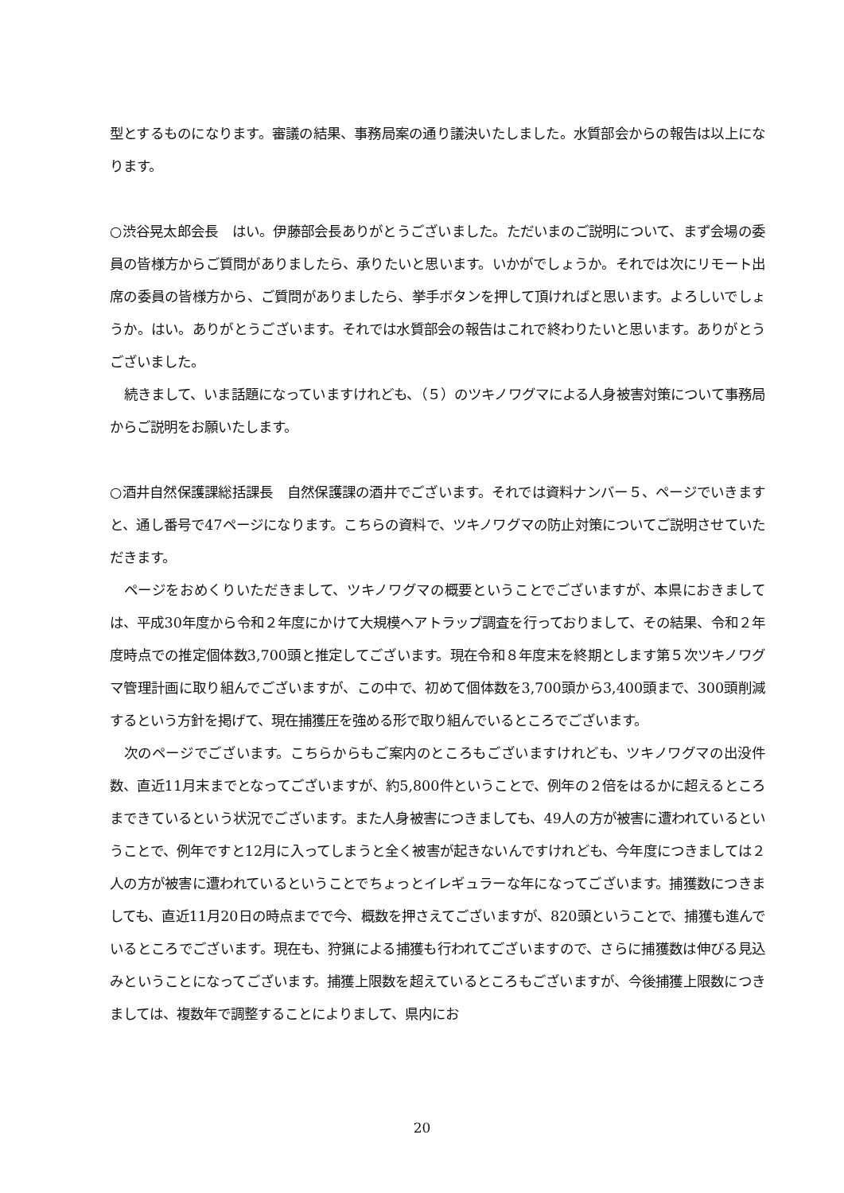型とするものになります。審議の結果、事務局案の通り議決いたしました。水質部会からの報告は以上になります。
○渋谷晃太郎会長　はい。伊藤部会長ありがとうございました。ただいまのご説明について、まず会場の委員の皆様方からご質問がありましたら、承りたいと思います。いかがでしょうか。それでは次にリモート出席の委員の皆様方から、ご質問がありましたら、挙手ボタンを押して頂ければと思います。よろしいでしょうか。はい。ありがとうございます。それでは水質部会の報告はこれで終わりたいと思います。ありがとうございました。
続きまして、いま話題になっていますけれども、（５）のツキノワグマによる人身被害対策について事務局からご説明をお願いたします。
○酒井自然保護課総括課長　自然保護課の酒井でございます。それでは資料ナンバー５、ページでいきますと、通し番号で47ページになります。こちらの資料で、ツキノワグマの防止対策についてご説明させていただきます。
ページをおめくりいただきまして、ツキノワグマの概要ということでございますが、本県におきましては、平成30年度から令和２年度にかけて大規模ヘアトラップ調査を行っておりまして、その結果、令和２年度時点での推定個体数3,700頭と推定してございます。現在令和８年度末を終期とします第５次ツキノワグマ管理計画に取り組んでございますが、この中で、初めて個体数を3,700頭から3,400頭まで、300頭削減するという方針を掲げて、現在捕獲圧を強める形で取り組んでいるところでございます。
次のページでございます。こちらからもご案内のところもございますけれども、ツキノワグマの出没件数、直近11月末までとなってございますが、約5,800件ということで、例年の２倍をはるかに超えるところまできているという状況でございます。また人身被害につきましても、49人の方が被害に遭われているということで、例年ですと12月に入ってしまうと全く被害が起きないんですけれども、今年度につきましては２人の方が被害に遭われているということでちょっとイレギュラーな年になってございます。捕獲数につきましても、直近11月20日の時点までで今、概数を押さえてございますが、820頭ということで、捕獲も進んでいるところでございます。現在も、狩猟による捕獲も行われてございますので、さらに捕獲数は伸びる見込みということになってございます。捕獲上限数を超えているところもございますが、今後捕獲上限数につきましては、複数年で調整することによりまして、県内にお
20